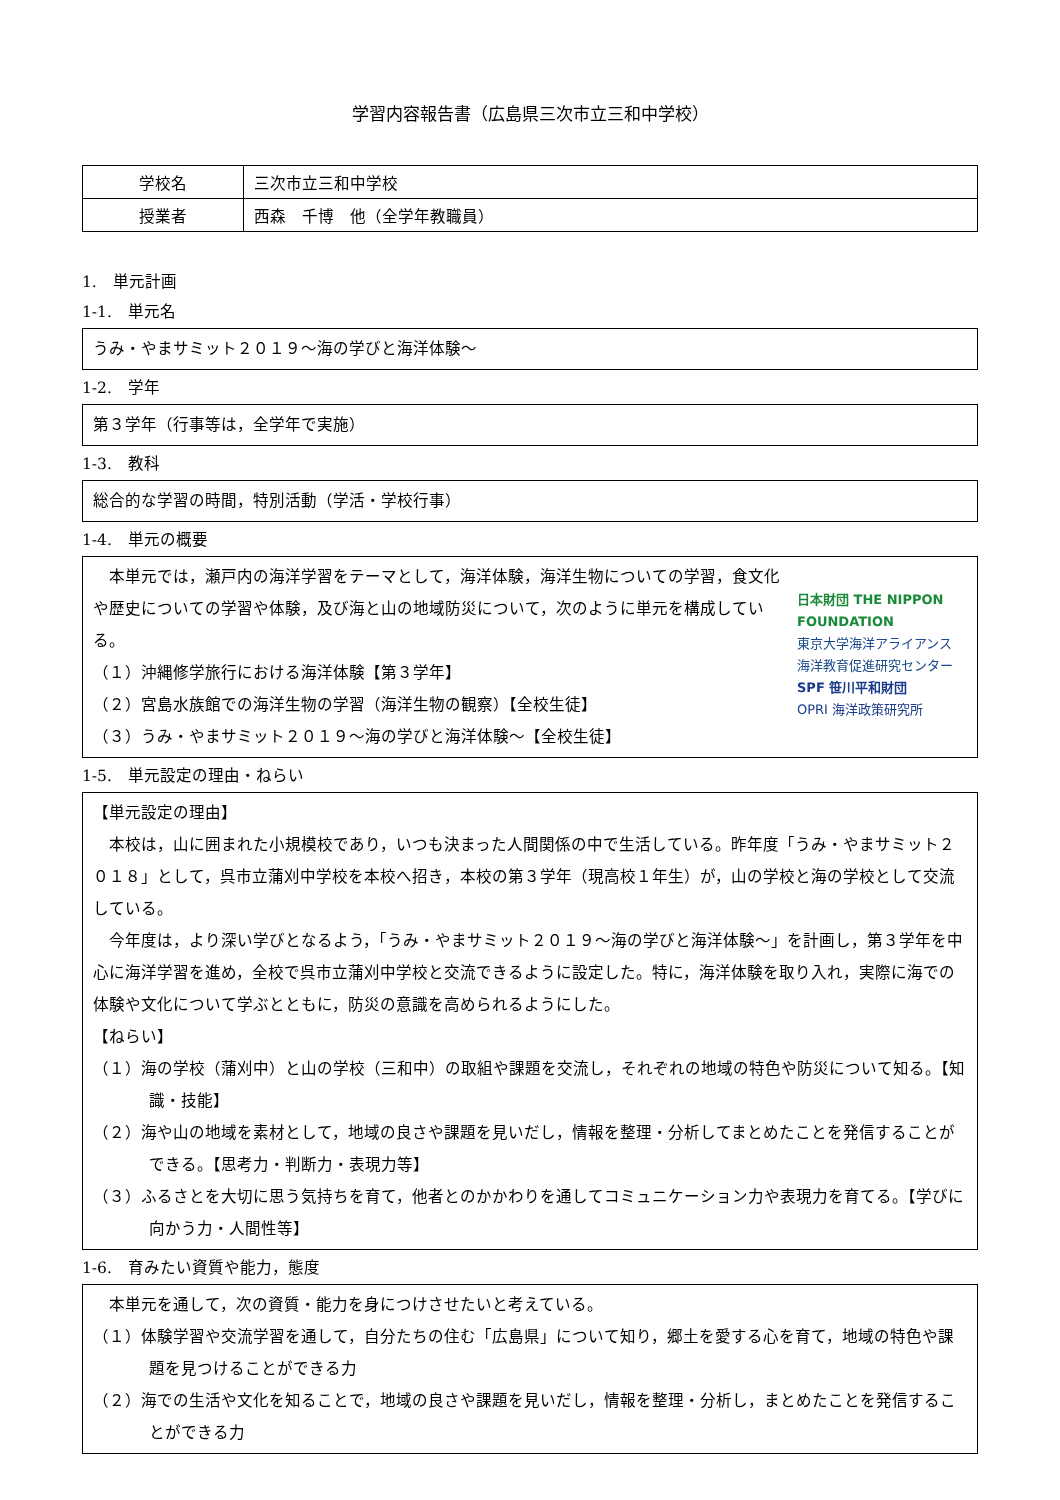学習内容報告書（広島県三次市立三和中学校）
| 学校名 | 三次市立三和中学校 |
| 授業者 | 西森 千博 他（全学年教職員） |
1.　単元計画
1-1.　単元名
うみ・やまサミット２０１９～海の学びと海洋体験～
1-2.　学年
第３学年（行事等は，全学年で実施）
1-3.　教科
総合的な学習の時間，特別活動（学活・学校行事）
1-4.　単元の概要
本単元では，瀬戸内の海洋学習をテーマとして，海洋体験，海洋生物についての学習，食文化や歴史についての学習や体験，及び海と山の地域防災について，次のように単元を構成している。
（１）沖縄修学旅行における海洋体験【第３学年】
（２）宮島水族館での海洋生物の学習（海洋生物の観察）【全校生徒】
（３）うみ・やまサミット２０１９～海の学びと海洋体験～【全校生徒】
日本財団 THE NIPPON FOUNDATION
東京大学海洋アライアンス 海洋教育促進研究センター
SPF 笹川平和財団
OPRI 海洋政策研究所
1-5.　単元設定の理由・ねらい
【単元設定の理由】
本校は，山に囲まれた小規模校であり，いつも決まった人間関係の中で生活している。昨年度「うみ・やまサミット２０１８」として，呉市立蒲刈中学校を本校へ招き，本校の第３学年（現高校１年生）が，山の学校と海の学校として交流している。
今年度は，より深い学びとなるよう，「うみ・やまサミット２０１９～海の学びと海洋体験～」を計画し，第３学年を中心に海洋学習を進め，全校で呉市立蒲刈中学校と交流できるように設定した。特に，海洋体験を取り入れ，実際に海での体験や文化について学ぶとともに，防災の意識を高められるようにした。
【ねらい】
（１）海の学校（蒲刈中）と山の学校（三和中）の取組や課題を交流し，それぞれの地域の特色や防災について知る。【知識・技能】
（２）海や山の地域を素材として，地域の良さや課題を見いだし，情報を整理・分析してまとめたことを発信することができる。【思考力・判断力・表現力等】
（３）ふるさとを大切に思う気持ちを育て，他者とのかかわりを通してコミュニケーション力や表現力を育てる。【学びに向かう力・人間性等】
1-6.　育みたい資質や能力，態度
本単元を通して，次の資質・能力を身につけさせたいと考えている。
（１）体験学習や交流学習を通して，自分たちの住む「広島県」について知り，郷土を愛する心を育て，地域の特色や課題を見つけることができる力
（２）海での生活や文化を知ることで，地域の良さや課題を見いだし，情報を整理・分析し，まとめたことを発信することができる力